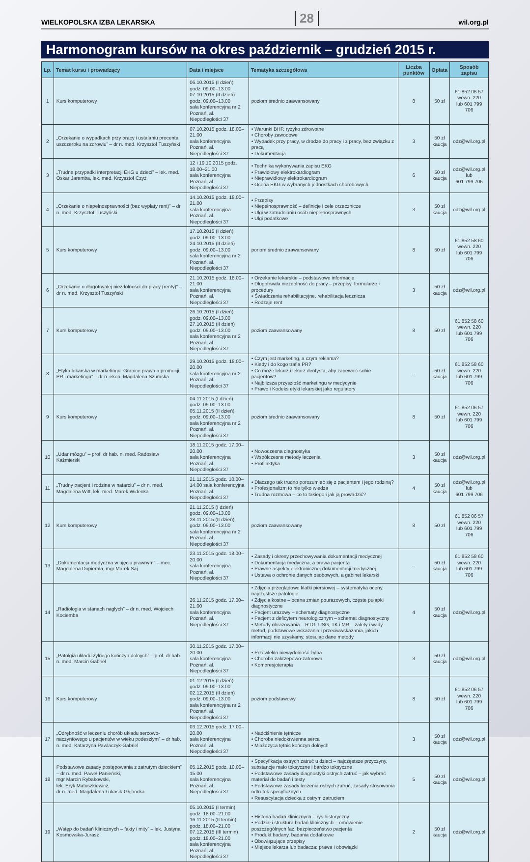WIELKOPOLSKA IZBA LEKARSKA 28 wil.org.pl
Harmonogram kursów na okres październik – grudzień 2015 r.
| Lp. | Temat kursu i prowadzący | Data i miejsce | Tematyka szczegółowa | Liczba punktów | Opłata | Sposób zapisu |
| --- | --- | --- | --- | --- | --- | --- |
| 1 | Kurs komputerowy | 06.10.2015 (I dzień) godz. 09.00–13.00 07.10.2015 (II dzień) godz. 09.00–13.00 sala konferencyjna nr 2 Poznań, al. Niepodległości 37 | poziom średnio zaawansowany | 8 | 50 zł | 61 852 06 57 wewn. 220 lub 601 799 706 |
| 2 | „Orzekanie o wypadkach przy pracy i ustalaniu procenta uszczerbku na zdrowiu” – dr n. med. Krzysztof Tuszyński | 07.10.2015 godz. 18.00–21.00 sala konferencyjna Poznań, al. Niepodległości 37 | • Warunki BHP, ryzyko zdrowotne • Choroby zawodowe • Wypadek przy pracy, w drodze do pracy i z pracy, bez związku z pracą • Dokumentacja | 3 | 50 zł kaucja | odz@wil.org.pl |
| 3 | „Trudne przypadki interpretacji EKG u dzieci” – lek. med. Oskar Jaremba, lek. med. Krzysztof Czyż | 12 i 19.10.2015 godz. 18.00–21.00 sala konferencyjna Poznań, al. Niepodległości 37 | • Technika wykonywania zapisu EKG • Prawidłowy elektrokardiogram • Nieprawidłowy elektrokardiogram • Ocena EKG w wybranych jednostkach chorobowych | 6 | 50 zł kaucja | odz@wil.org.pl lub 601 799 706 |
| 4 | „Orzekanie o niepełnosprawności (bez wypłaty rent)” – dr n. med. Krzysztof Tuszyński | 14.10.2015 godz. 18.00–21.00 sala konferencyjna Poznań, al. Niepodległości 37 | • Przepisy • Niepełnosprawność – definicje i cele orzecznicze • Ulgi w zatrudnianiu osób niepełnosprawnych • Ulgi podatkowe | 3 | 50 zł kaucja | odz@wil.org.pl |
| 5 | Kurs komputerowy | 17.10.2015 (I dzień) godz. 09.00–13.00 24.10.2015 (II dzień) godz. 09.00–13.00 sala konferencyjna nr 2 Poznań, al. Niepodległości 37 | poriom średnio zaawansowany | 8 | 50 zł | 61 852 58 60 wewn. 220 lub 601 799 706 |
| 6 | „Orzekanie o długotrwałej niezdolności do pracy (renty)” – dr n. med. Krzysztof Tuszyński | 21.10.2015 godz. 18.00–21.00 sala konferencyjna Poznań, al. Niepodległości 37 | • Orzekanie lekarskie – podstawowe informacje • Długotrwała niezdolność do pracy – przepisy, formularze i procedury • Świadczenia rehabilitacyjne, rehabilitacja lecznicza • Rodzaje rent | 3 | 50 zł kaucja | odz@wil.org.pl |
| 7 | Kurs komputerowy | 26.10.2015 (I dzień) godz. 09.00–13.00 27.10.2015 (II dzień) godz. 09.00–13.00 sala konferencyjna nr 2 Poznań, al. Niepodległości 37 | poziom zaawansowany | 8 | 50 zł | 61 852 58 60 wewn. 220 lub 601 799 706 |
| 8 | „Etyka lekarska w marketingu. Granice prawa a promocji, PR i marketingu” – dr n. ekon. Magdalena Szumska | 29.10.2015 godz. 18.00–20.00 sala konferencyjna nr 2 Poznań, al. Niepodległości 37 | • Czym jest marketing, a czym reklama? • Kiedy i do kogo trafia PR? • Co może lekarz i lekarz dentysta, aby zapewnić sobie pacjentów? • Najbliższa przyszłość marketingu w medycynie • Prawo i Kodeks etyki lekarskiej jako regulatory | – | 50 zł kaucja | 61 852 58 60 wewn. 220 lub 601 799 706 |
| 9 | Kurs komputerowy | 04.11.2015 (I dzień) godz. 09.00–13.00 05.11.2015 (II dzień) godz. 09.00–13.00 sala konferencyjna nr 2 Poznań, al. Niepodległości 37 | poziom średnio zaawansowany | 8 | 50 zł | 61 852 06 57 wewn. 220 lub 601 799 706 |
| 10 | „Udar mózgu” – prof. dr hab. n. med. Radosław Kaźmierski | 18.11.2015 godz. 17.00–20.00 sala konferencyjna Poznań, al. Niepodległości 37 | • Nowoczesna diagnostyka • Współczesne metody leczenia • Profilaktyka | 3 | 50 zł kaucja | odz@wil.org.pl |
| 11 | „Trudny pacjent i rodzina w natarciu” – dr n. med. Magdalena Witt, lek. med. Marek Widenka | 21.11.2015 godz. 10.00–14.00 sala konferencyjna Poznań, al. Niepodległości 37 | • Dlaczego tak trudno porozumieć się z pacjentem i jego rodziną? • Profesjonalizm to nie tylko wiedza • Trudna rozmowa – co to takiego i jak ją prowadzić? | 4 | 50 zł kaucja | odz@wil.org.pl lub 601 799 706 |
| 12 | Kurs komputerowy | 21.11.2015 (I dzień) godz. 09.00–13.00 28.11.2015 (II dzień) godz. 09.00–13.00 sala konferencyjna nr 2 Poznań, al. Niepodległości 37 | poziom zaawansowany | 8 | 50 zł | 61 852 06 57 wewn. 220 lub 601 799 706 |
| 13 | „Dokumentacja medyczna w ujęciu prawnym” – mec. Magdalena Dopierała, mgr Marek Saj | 23.11.2015 godz. 18.00–20.00 sala konferencyjna Poznań, al. Niepodległości 37 | • Zasady i okresy przechowywania dokumentacji medycznej • Dokumentacja medyczna, a prawa pacjenta • Prawne aspekty elektronicznej dokumentacji medycznej • Ustawa o ochronie danych osobowych, a gabinet lekarski | – | 50 zł kaucja | 61 852 58 60 wewn. 220 lub 601 799 706 |
| 14 | „Radiologia w stanach nagłych” – dr n. med. Wojciech Kociemba | 26.11.2015 godz. 17.00–21.00 sala konferencyjna Poznań, al. Niepodległości 37 | • Zdjęcia przeglądowe klatki piersiowej – systematyka oceny, najczęstsze patologie • Zdjęcia kostne – ocena zmian pourazowych, częste pułapki diagnostyczne • Pacjent urazowy – schematy diagnostyczne • Pacjent z deficytem neurologicznym – schemat diagnostyczny • Metody obrazowania – RTG, USG, TK i MR – zalety i wady metod, podstawowe wskazania i przeciwwskazania, jakich informacji nie uzyskamy, stosując dane metody | 4 | 50 zł kaucja | odz@wil.org.pl |
| 15 | „Patolgia układu żylnego kończyn dolnych” – prof. dr hab. n. med. Marcin Gabriel | 30.11.2015 godz. 17.00–20.00 sala konferencyjna Poznań, al. Niepodległości 37 | • Przewlekła niewydolność żylna • Choroba zakrzepowo-zatorowa • Kompresjoterapia | 3 | 50 zł kaucja | odz@wil.org.pl |
| 16 | Kurs komputerowy | 01.12.2015 (I dzień) godz. 09.00–13.00 02.12.2015 (II dzień) godz. 09.00–13.00 sala konferencyjna nr 2 Poznań, al. Niepodległości 37 | poziom podstawowy | 8 | 50 zł | 61 852 06 57 wewn. 220 lub 601 799 706 |
| 17 | „Odrębność w leczeniu chorób układu sercowo-naczyniowego u pacjentów w wieku podeszłym” – dr hab. n. med. Katarzyna Pawlaczyk-Gabriel | 03.12.2015 godz. 17.00–20.00 sala konferencyjna Poznań, al. Niepodległości 37 | • Nadciśnienie tętnicze • Choroba niedokrwienna serca • Miażdżyca tętnic kończyn dolnych | 3 | 50 zł kaucja | odz@wil.org.pl |
| 18 | Podstawowe zasady postępowania z zatrutym dzieckiem” – dr n. med. Paweł Panieński, mgr Marcin Rybakowski, lek. Eryk Matuszkiewicz, dr n. med. Magdalena Łukasik-Głębocka | 05.12.2015 godz. 10.00–15.00 sala konferencyjna Poznań, al. Niepodległości 37 | • Specyfikacja ostrych zatruć u dzieci – najczęstsze przyczyny, substancje mało toksyczne i bardzo toksyczne • Podstawowe zasady diagnostyki ostrych zatruć – jak wybrać materiał do badań i testy • Podstawowe zasady leczenia ostrych zatruć, zasady stosowania odtrutek specyficznych • Resuscytacja dziecka z ostrym zatruciem | 5 | 50 zł kaucja | odz@wil.org.pl |
| 19 | „Wstęp do badań klinicznych – fakty i mity” – lek. Justyna Kosmowska-Jurasz | 05.10.2015 (I termin) godz. 18.00–21.00 16.11.2015 (II termin) godz. 18.00–21.00 07.12.2015 (III termin) godz. 18.00–21.00 sala konferencyjna Poznań, al. Niepodległości 37 | • Historia badań klinicznych – rys historyczny • Podział i struktura badań klinicznych – omówienie poszczególnych faz, bezpieczeństwo pacjenta • Produkt badany, badania dodatkowe • Obowiązujące przepisy • Miejsce lekarza lub badacza: prawa i obowiązki | 2 | 50 zł kaucja | odz@wil.org.pl |